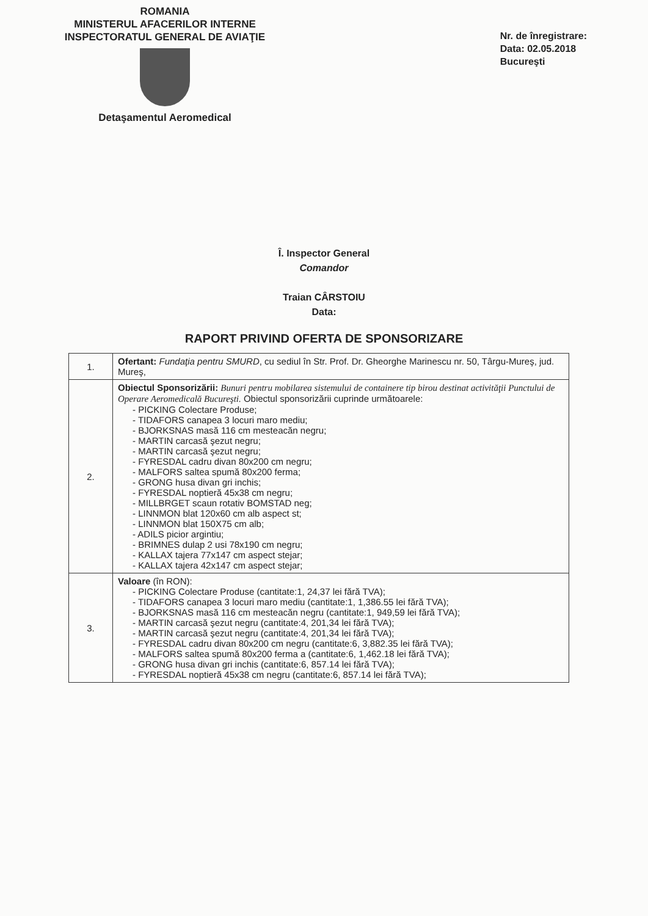ROMANIA
MINISTERUL AFACERILOR INTERNE
INSPECTORATUL GENERAL DE AVIAŢIE
Detaşamentul Aeromedical
Nr. de înregistrare:
Data: 02.05.2018
Bucureşti
Î. Inspector General
Comandor
Traian CÂRSTOIU
Data:
RAPORT PRIVIND OFERTA DE SPONSORIZARE
| 1. | Ofertant: Fundaţia pentru SMURD , cu sediul în Str. Prof. Dr. Gheorghe Marinescu nr. 50, Târgu-Mureş, jud. Mureş, |
| 2. | Obiectul Sponsorizării: Bunuri pentru mobilarea sistemului de containere tip birou destinat activităţii Punctului de Operare Aeromedicală Bucureşti. Obiectul sponsorizării cuprinde următoarele: - PICKING Colectare Produse; - TIDAFORS canapea 3 locuri maro mediu; - BJORKSNAS masă 116 cm mesteacăn negru; - MARTIN carcasă şezut negru; - MARTIN carcasă şezut negru; - FYRESDAL cadru divan 80x200 cm negru; - MALFORS saltea spumă 80x200 ferma; - GRONG husa divan gri inchis; - FYRESDAL noptieră 45x38 cm negru; - MILLBRGET scaun rotativ BOMSTAD neg; - LINNMON blat 120x60 cm alb aspect st; - LINNMON blat 150X75 cm alb; - ADILS picior argintiu; - BRIMNES dulap 2 usi 78x190 cm negru; - KALLAX tajera 77x147 cm aspect stejar; - KALLAX tajera 42x147 cm aspect stejar; |
| 3. | Valoare (în RON): - PICKING Colectare Produse (cantitate:1, 24,37 lei fără TVA); - TIDAFORS canapea 3 locuri maro mediu (cantitate:1, 1,386.55 lei fără TVA); - BJORKSNAS masă 116 cm mesteacăn negru (cantitate:1, 949,59 lei fără TVA); - MARTIN carcasă şezut negru (cantitate:4, 201,34 lei fără TVA); - MARTIN carcasă şezut negru (cantitate:4, 201,34 lei fără TVA); - FYRESDAL cadru divan 80x200 cm negru (cantitate:6, 3,882.35 lei fără TVA); - MALFORS saltea spumă 80x200 ferma a (cantitate:6, 1,462.18 lei fără TVA); - GRONG husa divan gri inchis (cantitate:6, 857.14 lei fără TVA); - FYRESDAL noptieră 45x38 cm negru (cantitate:6, 857.14 lei fără TVA); |